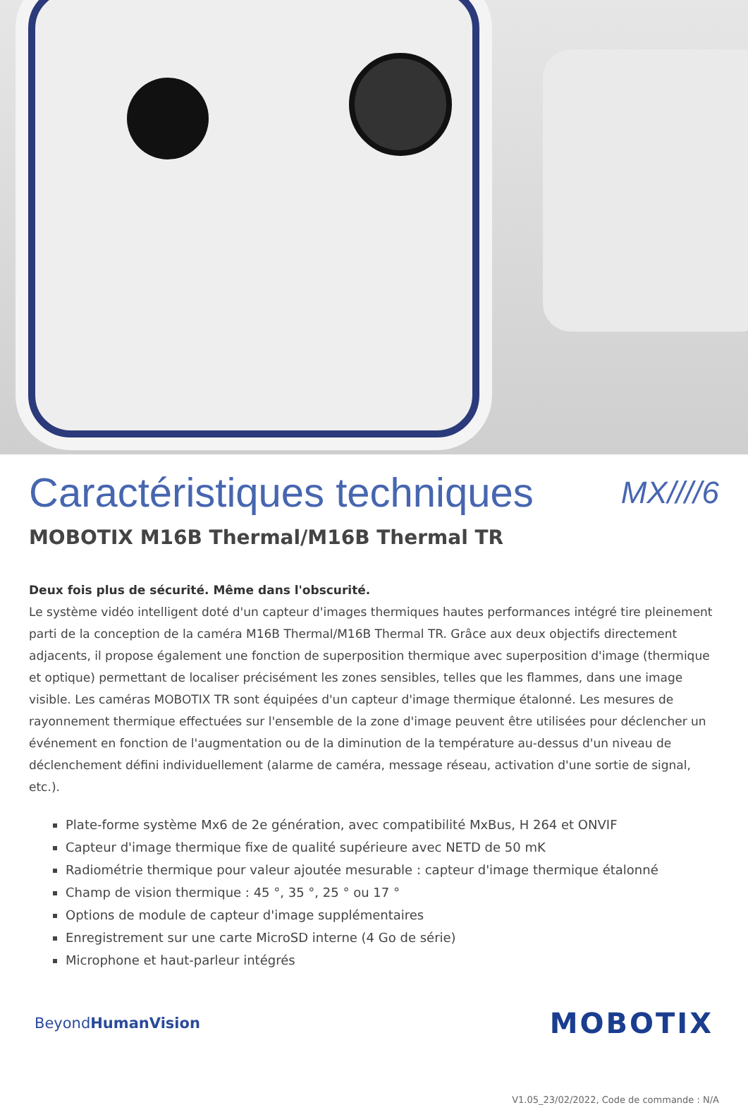Caractéristiques techniques MX////6
MOBOTIX M16B Thermal/M16B Thermal TR
Deux fois plus de sécurité. Même dans l'obscurité.
Le système vidéo intelligent doté d'un capteur d'images thermiques hautes performances intégré tire pleinement parti de la conception de la caméra M16B Thermal/M16B Thermal TR. Grâce aux deux objectifs directement adjacents, il propose également une fonction de superposition thermique avec superposition d'image (thermique et optique) permettant de localiser précisément les zones sensibles, telles que les flammes, dans une image visible. Les caméras MOBOTIX TR sont équipées d'un capteur d'image thermique étalonné. Les mesures de rayonnement thermique effectuées sur l'ensemble de la zone d'image peuvent être utilisées pour déclencher un événement en fonction de l'augmentation ou de la diminution de la température au-dessus d'un niveau de déclenchement défini individuellement (alarme de caméra, message réseau, activation d'une sortie de signal, etc.).
Plate-forme système Mx6 de 2e génération, avec compatibilité MxBus, H 264 et ONVIF
Capteur d'image thermique fixe de qualité supérieure avec NETD de 50 mK
Radiométrie thermique pour valeur ajoutée mesurable : capteur d'image thermique étalonné
Champ de vision thermique : 45 °, 35 °, 25 ° ou 17 °
Options de module de capteur d'image supplémentaires
Enregistrement sur une carte MicroSD interne (4 Go de série)
Microphone et haut-parleur intégrés
BeyondHumanVision MOBOTIX
V1.05_23/02/2022, Code de commande : N/A